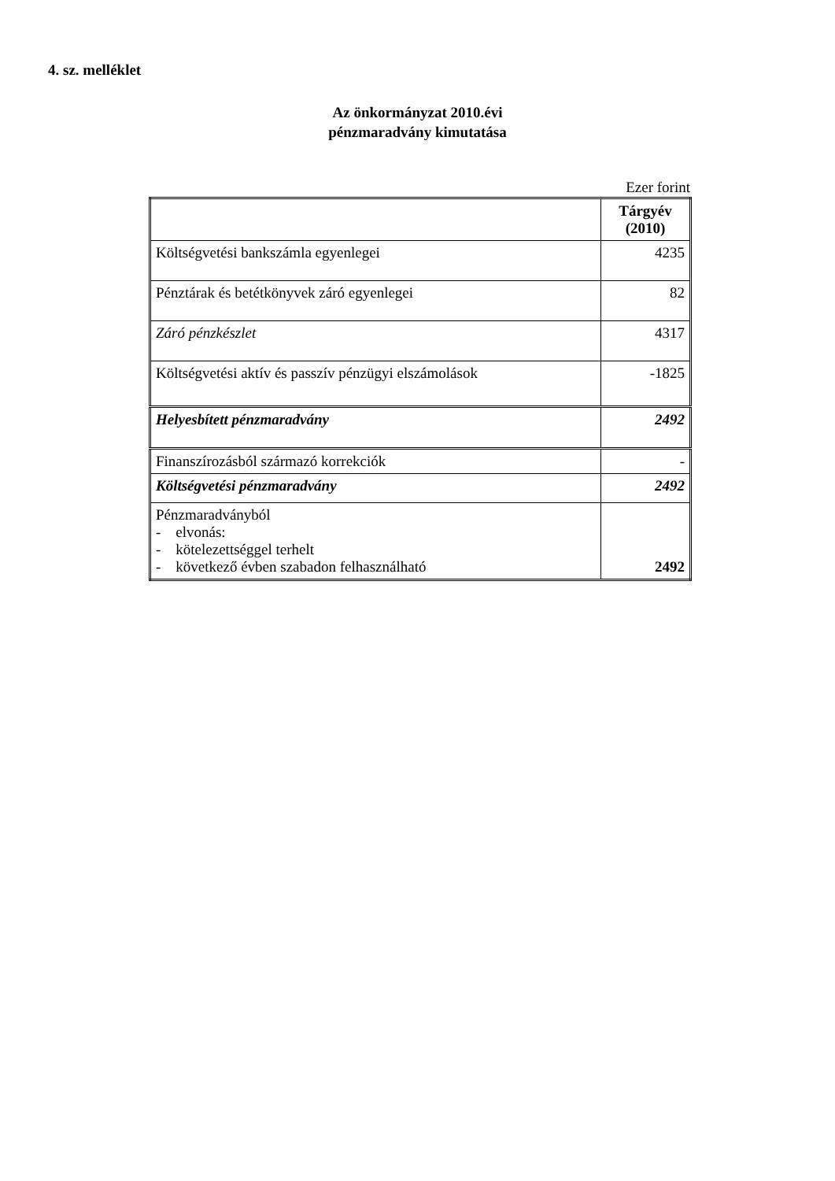4. sz. melléklet
Az önkormányzat 2010.évi
pénzmaradvány kimutatása
Ezer forint
| | Tárgyév (2010) |
| --- | --- |
| Költségvetési bankszámla egyenlegei | 4235 |
| Pénztárak és betétkönyvek záró egyenlegei | 82 |
| Záró pénzkészlet | 4317 |
| Költségvetési aktív és passzív pénzügyi elszámolások | -1825 |
| Helyesbített pénzmaradvány | 2492 |
| Finanszírozásból származó korrekciók | - |
| Költségvetési pénzmaradvány | 2492 |
| Pénzmaradványból - elvonás: - kötelezettséggel terhelt - következő évben szabadon felhasználható | 2492 |